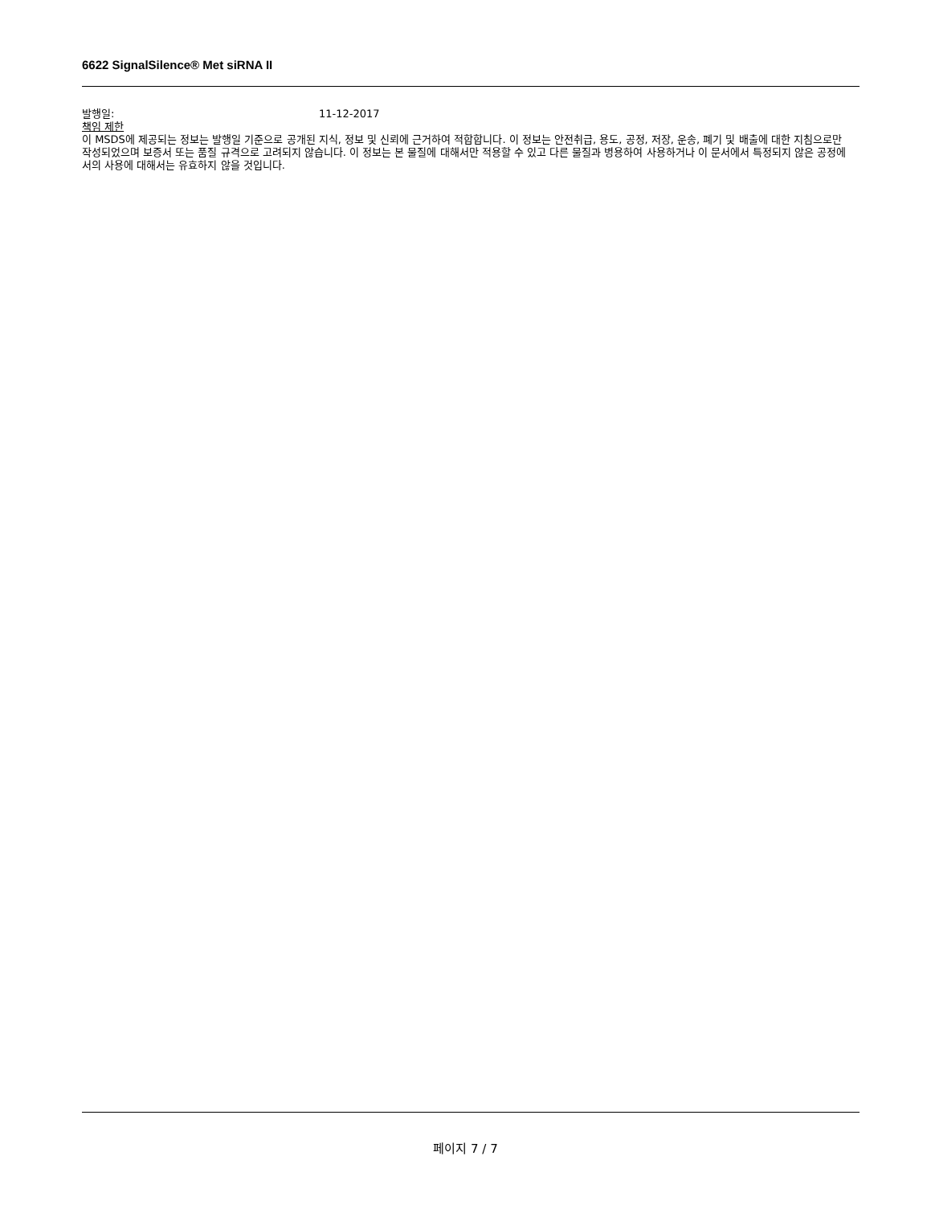6622 SignalSilence® Met siRNA II
발행일: 11-12-2017
책임 제한
이 MSDS에 제공되는 정보는 발행일 기준으로 공개된 지식, 정보 및 신뢰에 근거하여 적합합니다. 이 정보는 안전취급, 용도, 공정, 저장, 운송, 폐기 및 배출에 대한 지침으로만 작성되었으며 보증서 또는 품질 규격으로 고려되지 않습니다. 이 정보는 본 물질에 대해서만 적용할 수 있고 다른 물질과 병용하여 사용하거나 이 문서에서 특정되지 않은 공정에서의 사용에 대해서는 유효하지 않을 것입니다.
페이지 7 / 7